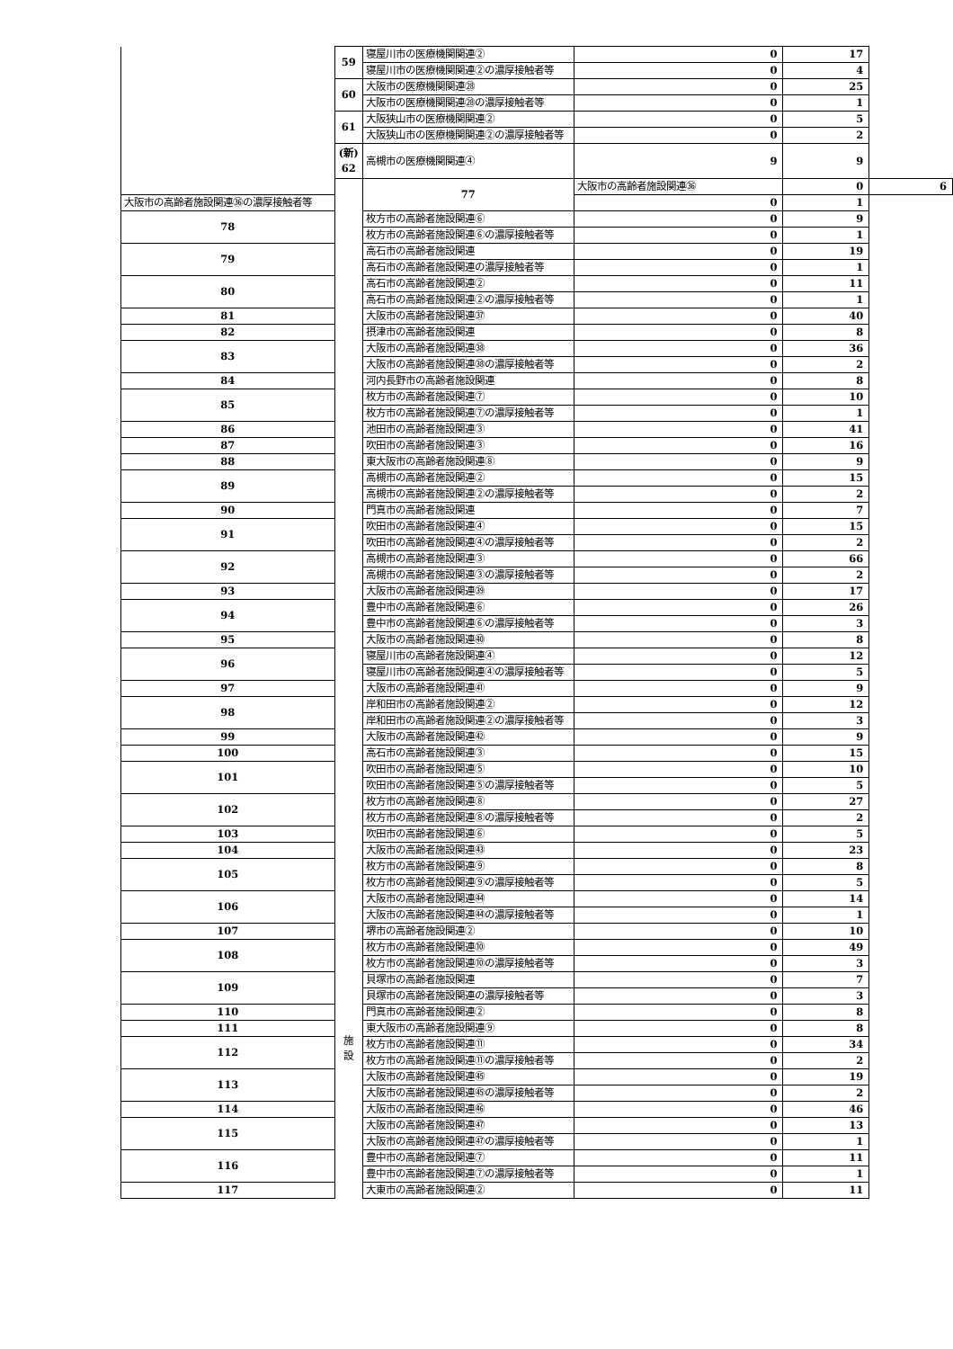| | 59 | 寝屋川市の医療機関関連② | 0 | 17 | |
| | | 寝屋川市の医療機関関連②の濃厚接触者等 | 0 | 4 | |
| | 60 | 大阪市の医療機関関連㉘ | 0 | 25 | |
| | | 大阪市の医療機関関連㉘の濃厚接触者等 | 0 | 1 | |
| | 61 | 大阪狭山市の医療機関関連② | 0 | 5 | |
| | | 大阪狭山市の医療機関関連②の濃厚接触者等 | 0 | 2 | |
| | (新) 62 | 高槻市の医療機関関連④ | 9 | 9 | |
| | 施 設 | 77 | 大阪市の高齢者施設関連㊱ | 0 | 6 |
| 大阪市の高齢者施設関連㊱の濃厚接触者等 | | | 0 | 1 | |
| 78 | | 枚方市の高齢者施設関連⑥ | 0 | 9 | |
| | | 枚方市の高齢者施設関連⑥の濃厚接触者等 | 0 | 1 | |
| 79 | | 高石市の高齢者施設関連 | 0 | 19 | |
| | | 高石市の高齢者施設関連の濃厚接触者等 | 0 | 1 | |
| 80 | | 高石市の高齢者施設関連② | 0 | 11 | |
| | | 高石市の高齢者施設関連②の濃厚接触者等 | 0 | 1 | |
| 81 | | 大阪市の高齢者施設関連㊲ | 0 | 40 | |
| 82 | | 摂津市の高齢者施設関連 | 0 | 8 | |
| 83 | | 大阪市の高齢者施設関連㊳ | 0 | 36 | |
| | | 大阪市の高齢者施設関連㊳の濃厚接触者等 | 0 | 2 | |
| 84 | | 河内長野市の高齢者施設関連 | 0 | 8 | |
| 85 | | 枚方市の高齢者施設関連⑦ | 0 | 10 | |
| | | 枚方市の高齢者施設関連⑦の濃厚接触者等 | 0 | 1 | |
| 86 | | 池田市の高齢者施設関連③ | 0 | 41 | |
| 87 | | 吹田市の高齢者施設関連③ | 0 | 16 | |
| 88 | | 東大阪市の高齢者施設関連⑧ | 0 | 9 | |
| 89 | | 高槻市の高齢者施設関連② | 0 | 15 | |
| | | 高槻市の高齢者施設関連②の濃厚接触者等 | 0 | 2 | |
| 90 | | 門真市の高齢者施設関連 | 0 | 7 | |
| 91 | | 吹田市の高齢者施設関連④ | 0 | 15 | |
| | | 吹田市の高齢者施設関連④の濃厚接触者等 | 0 | 2 | |
| 92 | | 高槻市の高齢者施設関連③ | 0 | 66 | |
| | | 高槻市の高齢者施設関連③の濃厚接触者等 | 0 | 2 | |
| 93 | | 大阪市の高齢者施設関連㊴ | 0 | 17 | |
| 94 | | 豊中市の高齢者施設関連⑥ | 0 | 26 | |
| | | 豊中市の高齢者施設関連⑥の濃厚接触者等 | 0 | 3 | |
| 95 | | 大阪市の高齢者施設関連㊵ | 0 | 8 | |
| 96 | | 寝屋川市の高齢者施設関連④ | 0 | 12 | |
| | | 寝屋川市の高齢者施設関連④の濃厚接触者等 | 0 | 5 | |
| 97 | | 大阪市の高齢者施設関連㊶ | 0 | 9 | |
| 98 | | 岸和田市の高齢者施設関連② | 0 | 12 | |
| | | 岸和田市の高齢者施設関連②の濃厚接触者等 | 0 | 3 | |
| 99 | | 大阪市の高齢者施設関連㊷ | 0 | 9 | |
| 100 | | 高石市の高齢者施設関連③ | 0 | 15 | |
| 101 | | 吹田市の高齢者施設関連⑤ | 0 | 10 | |
| | | 吹田市の高齢者施設関連⑤の濃厚接触者等 | 0 | 5 | |
| 102 | | 枚方市の高齢者施設関連⑧ | 0 | 27 | |
| | | 枚方市の高齢者施設関連⑧の濃厚接触者等 | 0 | 2 | |
| 103 | | 吹田市の高齢者施設関連⑥ | 0 | 5 | |
| 104 | | 大阪市の高齢者施設関連㊸ | 0 | 23 | |
| 105 | | 枚方市の高齢者施設関連⑨ | 0 | 8 | |
| | | 枚方市の高齢者施設関連⑨の濃厚接触者等 | 0 | 5 | |
| 106 | | 大阪市の高齢者施設関連㊹ | 0 | 14 | |
| | | 大阪市の高齢者施設関連㊹の濃厚接触者等 | 0 | 1 | |
| 107 | | 堺市の高齢者施設関連② | 0 | 10 | |
| 108 | | 枚方市の高齢者施設関連⑩ | 0 | 49 | |
| | | 枚方市の高齢者施設関連⑩の濃厚接触者等 | 0 | 3 | |
| 109 | | 貝塚市の高齢者施設関連 | 0 | 7 | |
| | | 貝塚市の高齢者施設関連の濃厚接触者等 | 0 | 3 | |
| 110 | | 門真市の高齢者施設関連② | 0 | 8 | |
| 111 | | 東大阪市の高齢者施設関連⑨ | 0 | 8 | |
| 112 | | 枚方市の高齢者施設関連⑪ | 0 | 34 | |
| | | 枚方市の高齢者施設関連⑪の濃厚接触者等 | 0 | 2 | |
| 113 | | 大阪市の高齢者施設関連㊺ | 0 | 19 | |
| | | 大阪市の高齢者施設関連㊺の濃厚接触者等 | 0 | 2 | |
| 114 | | 大阪市の高齢者施設関連㊻ | 0 | 46 | |
| 115 | | 大阪市の高齢者施設関連㊼ | 0 | 13 | |
| | | 大阪市の高齢者施設関連㊼の濃厚接触者等 | 0 | 1 | |
| 116 | | 豊中市の高齢者施設関連⑦ | 0 | 11 | |
| | | 豊中市の高齢者施設関連⑦の濃厚接触者等 | 0 | 1 | |
| 117 | | 大東市の高齢者施設関連② | 0 | 11 | |